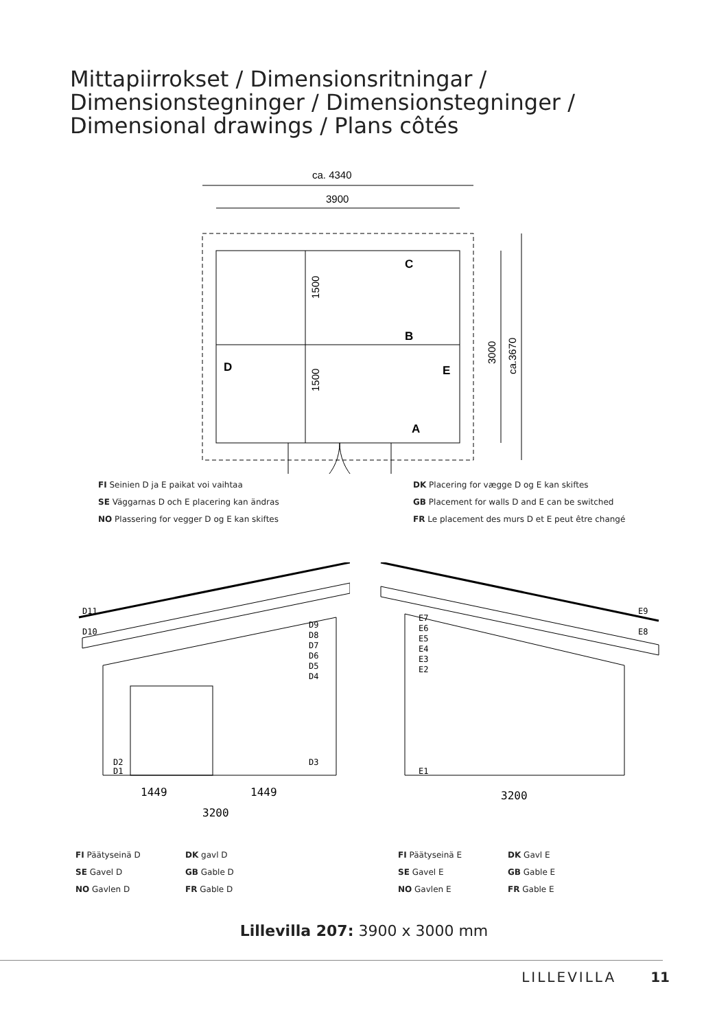Mittapiirrokset / Dimensionsritningar /
Dimensionstegninger / Dimensionstegninger /
Dimensional drawings / Plans côtés
ca. 4340
3900
C
B
A
D
E
1500
1500
3000
ca.3670
FI Seinien D ja E paikat voi vaihtaa
SE Väggarnas D och E placering kan ändras
NO Plassering for vegger D og E kan skiftes
DK Placering for vægge D og E kan skiftes
GB Placement for walls D and E can be switched
FR Le placement des murs D et E peut être changé
D11
D10
D9
D8
D7
D6
D5
D4
D2
D1
D3
1449
1449
3200
FI Päätyseinä D
SE Gavel D
NO Gavlen D
DK gavl D
GB Gable D
FR Gable D
E9
E8
E7
E6
E5
E4
E3
E2
E1
3200
FI Päätyseinä E
SE Gavel E
NO Gavlen E
DK Gavl E
GB Gable E
FR Gable E
Lillevilla 207: 3900 x 3000 mm
LILLEVILLA 11